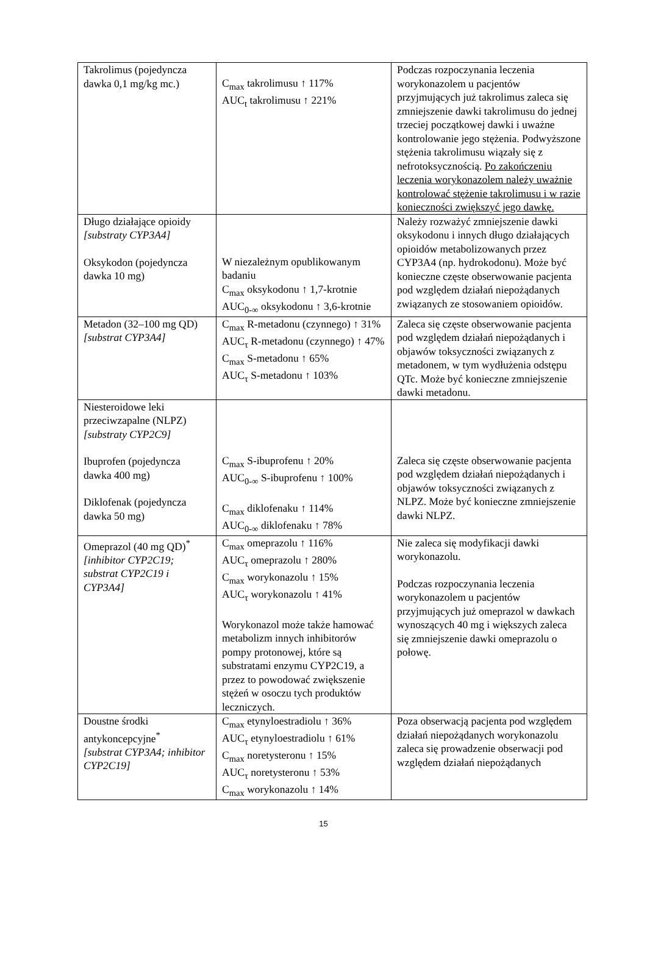| Takrolimus (pojedyncza dawka 0,1 mg/kg mc.) | C<sub>max</sub> takrolimusu ↑ 117% AUC<sub>t</sub> takrolimusu ↑ 221% | Podczas rozpoczynania leczenia worykonazolem u pacjentów przyjmujących już takrolimus zaleca się zmniejszenie dawki takrolimusu do jednej trzeciej początkowej dawki i uważne kontrolowanie jego stężenia. Podwyższone stężenia takrolimusu wiązały się z nefrotoksycznością. Po zakończeniu leczenia worykonazolem należy uważnie kontrolować stężenie takrolimusu i w razie konieczności zwiększyć jego dawkę. |
| Długo działające opioidy [substraty CYP3A4] Oksykodon (pojedyncza dawka 10 mg) | W niezależnym opublikowanym badaniu C<sub>max</sub> oksykodonu ↑ 1,7-krotnie AUC<sub>0-∞</sub> oksykodonu ↑ 3,6-krotnie | Należy rozważyć zmniejszenie dawki oksykodonu i innych długo działających opioidów metabolizowanych przez CYP3A4 (np. hydrokodonu). Może być konieczne częste obserwowanie pacjenta pod względem działań niepożądanych związanych ze stosowaniem opioidów. |
| Metadon (32–100 mg QD) [substrat CYP3A4] | C<sub>max</sub> R-metadonu (czynnego) ↑ 31% AUC<sub>τ</sub> R-metadonu (czynnego) ↑ 47% C<sub>max</sub> S-metadonu ↑ 65% AUC<sub>τ</sub> S-metadonu ↑ 103% | Zaleca się częste obserwowanie pacjenta pod względem działań niepożądanych i objawów toksyczności związanych z metadonem, w tym wydłużenia odstępu QTc. Może być konieczne zmniejszenie dawki metadonu. |
| Niesteroidowe leki przeciwzapalne (NLPZ) [substraty CYP2C9] Ibuprofen (pojedyncza dawka 400 mg) Diklofenak (pojedyncza dawka 50 mg) | C<sub>max</sub> S-ibuprofenu ↑ 20% AUC<sub>0-∞</sub> S-ibuprofenu ↑ 100% C<sub>max</sub> diklofenaku ↑ 114% AUC<sub>0-∞</sub> diklofenaku ↑ 78% | Zaleca się częste obserwowanie pacjenta pod względem działań niepożądanych i objawów toksyczności związanych z NLPZ. Może być konieczne zmniejszenie dawki NLPZ. |
| Omeprazol (40 mg QD)<sup>*</sup> [inhibitor CYP2C19; substrat CYP2C19 i CYP3A4] | C<sub>max</sub> omeprazolu ↑ 116% AUC<sub>τ</sub> omeprazolu ↑ 280% C<sub>max</sub> worykonazolu ↑ 15% AUC<sub>τ</sub> worykonazolu ↑ 41% Worykonazol może także hamować metabolizm innych inhibitorów pompy protonowej, które są substratami enzymu CYP2C19, a przez to powodować zwiększenie stężeń w osoczu tych produktów leczniczych. | Nie zaleca się modyfikacji dawki worykonazolu. Podczas rozpoczynania leczenia worykonazolem u pacjentów przyjmujących już omeprazol w dawkach wynoszących 40 mg i większych zaleca się zmniejszenie dawki omeprazolu o połowę. |
| Doustne środki antykoncepcyjne<sup>*</sup> [substrat CYP3A4; inhibitor CYP2C19] | C<sub>max</sub> etynyloestradiolu ↑ 36% AUC<sub>τ</sub> etynyloestradiolu ↑ 61% C<sub>max</sub> noretysteronu ↑ 15% AUC<sub>τ</sub> noretysteronu ↑ 53% C<sub>max</sub> worykonazolu ↑ 14% | Poza obserwacją pacjenta pod względem działań niepożądanych worykonazolu zaleca się prowadzenie obserwacji pod względem działań niepożądanych |
15